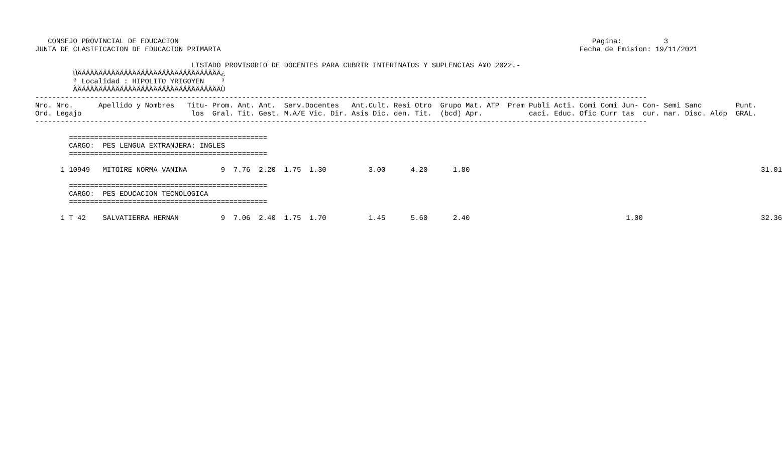CONSEJO PROVINCIAL DE EDUCACION                                                                                                  Pagina:          3
JUNTA DE CLASIFICACION DE EDUCACION PRIMARIA                                                                                     Fecha de Emision: 19/11/2021

                                     LISTADO PROVISORIO DE DOCENTES PARA CUBRIR INTERINATOS Y SUPLENCIAS A¥O 2022.-
         ÚÄÄÄÄÄÄÄÄÄÄÄÄÄÄÄÄÄÄÄÄÄÄÄÄÄÄÄÄÄÄÄÄÄÄ¿
         ³ Localidad : HIPOLITO YRIGOYEN    ³
         ÀÄÄÄÄÄÄÄÄÄÄÄÄÄÄÄÄÄÄÄÄÄÄÄÄÄÄÄÄÄÄÄÄÄÄÙ
-------------------------------------------------------------------------------------------------------------------------------------------------
Nro. Nro.      Apellido y Nombres   Titu- Prom. Ant. Ant.  Serv.Docentes   Ant.Cult. Resi Otro  Grupo Mat. ATP  Prem Publi Acti. Comi Comi Jun- Con- Semi Sanc        Punt.
Ord. Legajo                          los  Gral. Tit. Gest. M.A/E Vic. Dir. Asis Dic. den. Tit.  (bcd) Apr.           caci. Educ. Ofic Curr tas  cur. nar. Disc. Aldp  GRAL.
-------------------------------------------------------------------------------------------------------------------------------------------------

        ===============================================
        CARGO:  PES LENGUA EXTRANJERA: INGLES
        ===============================================

      1 10949   MITOIRE NORMA VANINA        9  7.76  2.20  1.75  1.30          3.00      4.20      1.80                                                                     31.01

        ===============================================
        CARGO:  PES EDUCACION TECNOLOGICA
        ===============================================

      1 T 42    SALVATIERRA HERNAN          9  7.06  2.40  1.75  1.70          1.45      5.60      2.40                                     1.00                            32.36